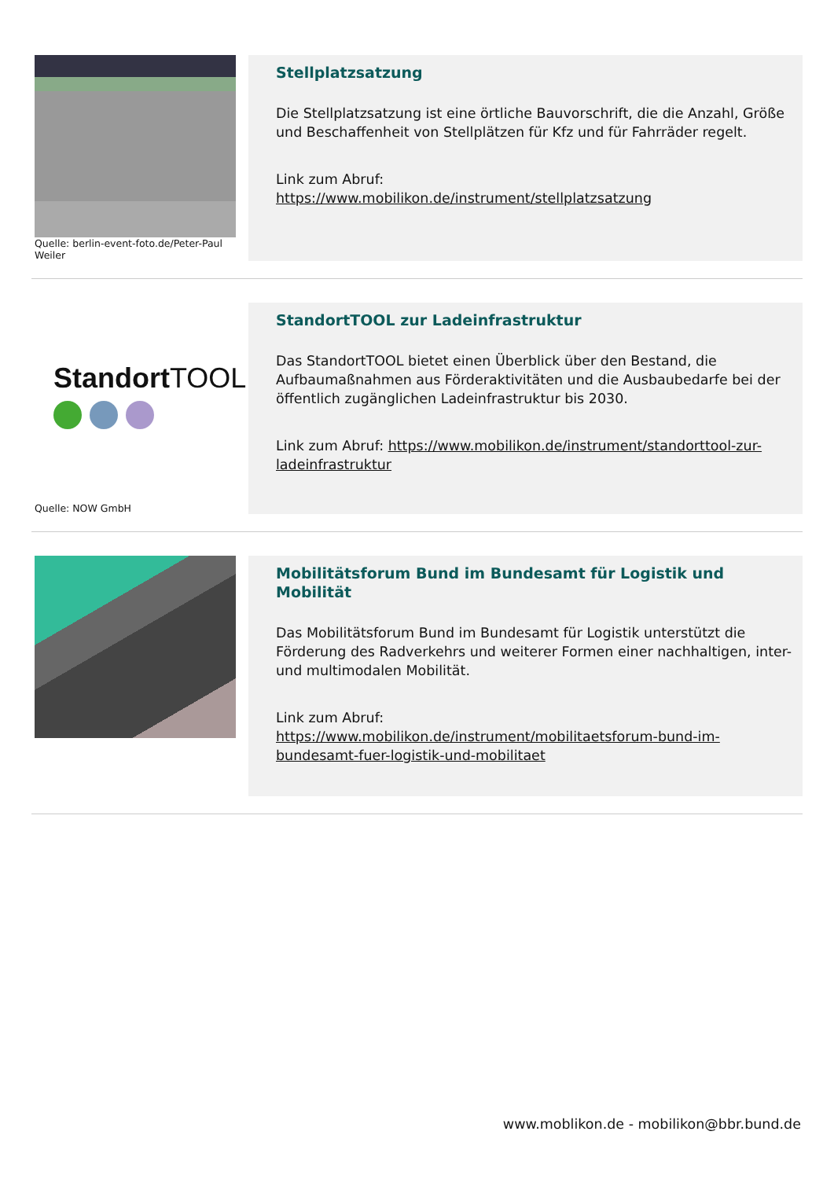Quelle: berlin-event-foto.de/Peter-Paul Weiler
Stellplatzsatzung
Die Stellplatzsatzung ist eine örtliche Bauvorschrift, die die Anzahl, Größe und Beschaffenheit von Stellplätzen für Kfz und für Fahrräder regelt.
Link zum Abruf:
https://www.mobilikon.de/instrument/stellplatzsatzung
StandortTOOL
Quelle: NOW GmbH
StandortTOOL zur Ladeinfrastruktur
Das StandortTOOL bietet einen Überblick über den Bestand, die Aufbaumaßnahmen aus Förderaktivitäten und die Ausbaubedarfe bei der öffentlich zugänglichen Ladeinfrastruktur bis 2030.
Link zum Abruf: https://www.mobilikon.de/instrument/standorttool-zur-ladeinfrastruktur
Mobilitätsforum Bund im Bundesamt für Logistik und Mobilität
Das Mobilitätsforum Bund im Bundesamt für Logistik unterstützt die Förderung des Radverkehrs und weiterer Formen einer nachhaltigen, inter- und multimodalen Mobilität.
Link zum Abruf:
https://www.mobilikon.de/instrument/mobilitaetsforum-bund-im-bundesamt-fuer-logistik-und-mobilitaet
www.moblikon.de - mobilikon@bbr.bund.de